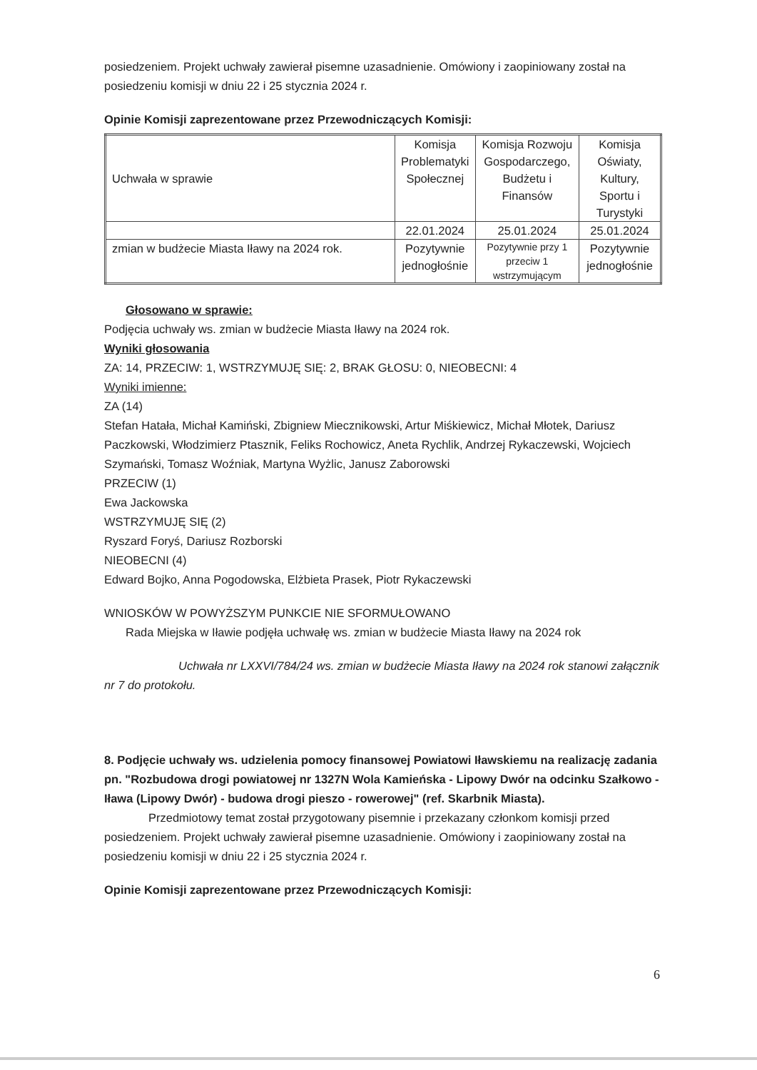posiedzeniem. Projekt uchwały zawierał pisemne uzasadnienie. Omówiony i zaopiniowany został na posiedzeniu komisji w dniu 22 i 25 stycznia 2024 r.
Opinie Komisji zaprezentowane przez Przewodniczących Komisji:
| Uchwała w sprawie | Komisja Problematyki Społecznej | Komisja Rozwoju Gospodarczego, Budżetu i Finansów | Komisja Oświaty, Kultury, Sportu i Turystyki |
| | 22.01.2024 | 25.01.2024 | 25.01.2024 |
| zmian w budżecie Miasta Iławy na 2024 rok. | Pozytywnie jednogłośnie | Pozytywnie przy 1 przeciw 1 wstrzymującym | Pozytywnie jednogłośnie |
Głosowano w sprawie:
Podjęcia uchwały ws. zmian w budżecie Miasta Iławy na 2024 rok.
Wyniki głosowania
ZA: 14, PRZECIW: 1, WSTRZYMUJĘ SIĘ: 2, BRAK GŁOSU: 0, NIEOBECNI: 4
Wyniki imienne:
ZA (14)
Stefan Hatała, Michał Kamiński, Zbigniew Miecznikowski, Artur Miśkiewicz, Michał Młotek, Dariusz Paczkowski, Włodzimierz Ptasznik, Feliks Rochowicz, Aneta Rychlik, Andrzej Rykaczewski, Wojciech Szymański, Tomasz Woźniak, Martyna Wyżlic, Janusz Zaborowski
PRZECIW (1)
Ewa Jackowska
WSTRZYMUJĘ SIĘ (2)
Ryszard Foryś, Dariusz Rozborski
NIEOBECNI (4)
Edward Bojko, Anna Pogodowska, Elżbieta Prasek, Piotr Rykaczewski
WNIOSKÓW W POWYŻSZYM PUNKCIE NIE SFORMUŁOWANO
Rada Miejska w Iławie podjęła uchwałę ws. zmian w budżecie Miasta Iławy na 2024 rok
Uchwała nr LXXVI/784/24 ws. zmian w budżecie Miasta Iławy na 2024 rok stanowi załącznik nr 7 do protokołu.
8. Podjęcie uchwały ws. udzielenia pomocy finansowej Powiatowi Iławskiemu na realizację zadania pn. "Rozbudowa drogi powiatowej nr 1327N Wola Kamieńska - Lipowy Dwór na odcinku Szałkowo - Iława (Lipowy Dwór) - budowa drogi pieszo - rowerowej" (ref. Skarbnik Miasta).
Przedmiotowy temat został przygotowany pisemnie i przekazany członkom komisji przed posiedzeniem. Projekt uchwały zawierał pisemne uzasadnienie. Omówiony i zaopiniowany został na posiedzeniu komisji w dniu 22 i 25 stycznia 2024 r.
Opinie Komisji zaprezentowane przez Przewodniczących Komisji:
6